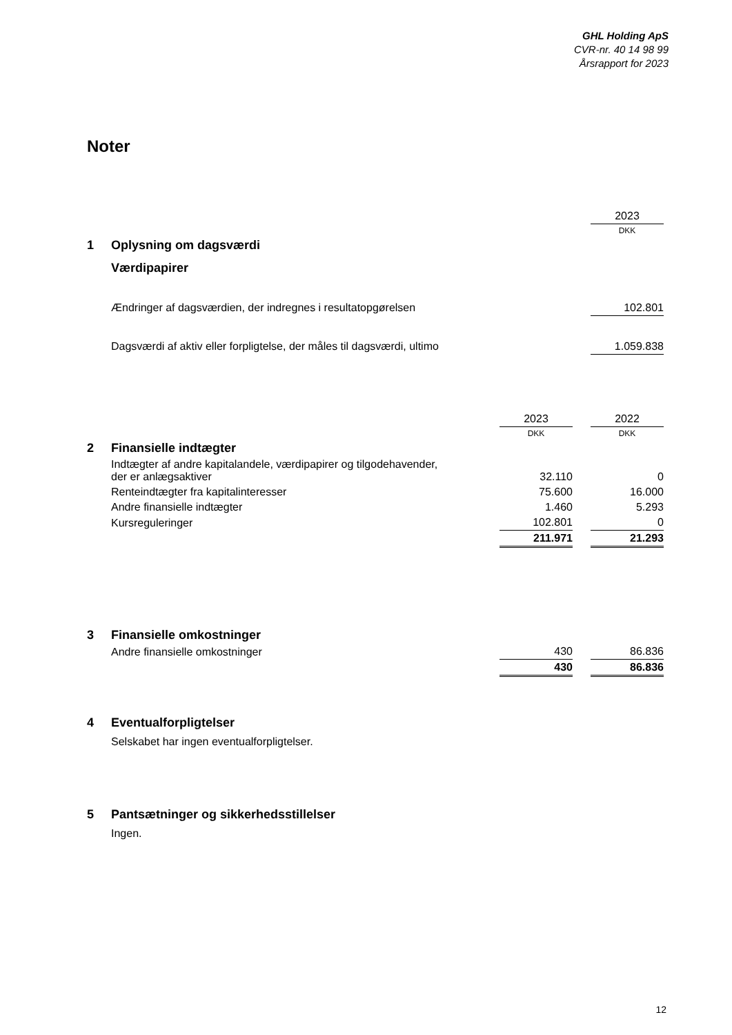GHL Holding ApS
CVR-nr. 40 14 98 99
Årsrapport for 2023
Noter
| | | 2023 |
| | | DKK |
| 1 | Oplysning om dagsværdi | |
| | Værdipapirer | |
| | Ændringer af dagsværdien, der indregnes i resultatopgørelsen | 102.801 |
| | Dagsværdi af aktiv eller forpligtelse, der måles til dagsværdi, ultimo | 1.059.838 |
| | | 2023 | | 2022 |
| | | DKK | | DKK |
| 2 | Finansielle indtægter | | | |
| | Indtægter af andre kapitalandele, værdipapirer og tilgodehavender, der er anlægsaktiver | 32.110 | | 0 |
| | Renteindtægter fra kapitalinteresser | 75.600 | | 16.000 |
| | Andre finansielle indtægter | 1.460 | | 5.293 |
| | Kursreguleringer | 102.801 | | 0 |
| | | 211.971 | | 21.293 |
| 3 | Finansielle omkostninger | | | |
| | Andre finansielle omkostninger | 430 | | 86.836 |
| | | 430 | | 86.836 |
| 4 | Eventualforpligtelser |
| | Selskabet har ingen eventualforpligtelser. |
| 5 | Pantsætninger og sikkerhedsstillelser |
| | Ingen. |
12